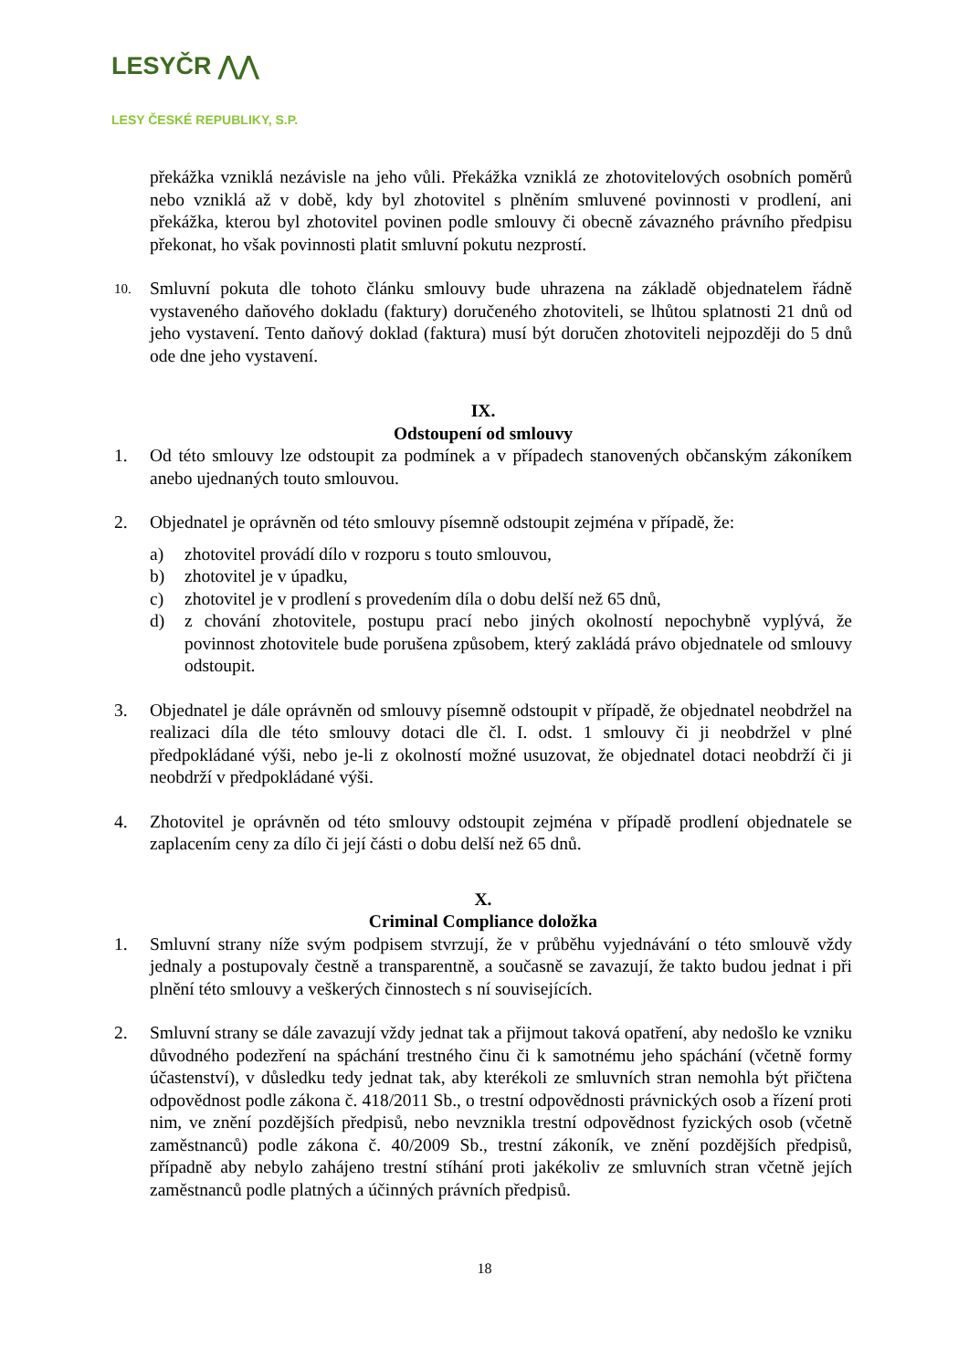LESYČR ⋀⋀
LESY ČESKÉ REPUBLIKY, S.P.
překážka vzniklá nezávisle na jeho vůli. Překážka vzniklá ze zhotovitelových osobních poměrů nebo vzniklá až v době, kdy byl zhotovitel s plněním smluvené povinnosti v prodlení, ani překážka, kterou byl zhotovitel povinen podle smlouvy či obecně závazného právního předpisu překonat, ho však povinnosti platit smluvní pokutu nezprostí.
10.
Smluvní pokuta dle tohoto článku smlouvy bude uhrazena na základě objednatelem řádně vystaveného daňového dokladu (faktury) doručeného zhotoviteli, se lhůtou splatnosti 21 dnů od jeho vystavení. Tento daňový doklad (faktura) musí být doručen zhotoviteli nejpozději do 5 dnů ode dne jeho vystavení.
IX.
Odstoupení od smlouvy
1. Od této smlouvy lze odstoupit za podmínek a v případech stanovených občanským zákoníkem anebo ujednaných touto smlouvou.
2. Objednatel je oprávněn od této smlouvy písemně odstoupit zejména v případě, že:
a) zhotovitel provádí dílo v rozporu s touto smlouvou,
b) zhotovitel je v úpadku,
c) zhotovitel je v prodlení s provedením díla o dobu delší než 65 dnů,
d) z chování zhotovitele, postupu prací nebo jiných okolností nepochybně vyplývá, že povinnost zhotovitele bude porušena způsobem, který zakládá právo objednatele od smlouvy odstoupit.
3. Objednatel je dále oprávněn od smlouvy písemně odstoupit v případě, že objednatel neobdržel na realizaci díla dle této smlouvy dotaci dle čl. I. odst. 1 smlouvy či ji neobdržel v plné předpokládané výši, nebo je-li z okolností možné usuzovat, že objednatel dotaci neobdrží či ji neobdrží v předpokládané výši.
4. Zhotovitel je oprávněn od této smlouvy odstoupit zejména v případě prodlení objednatele se zaplacením ceny za dílo či její části o dobu delší než 65 dnů.
X.
Criminal Compliance doložka
1. Smluvní strany níže svým podpisem stvrzují, že v průběhu vyjednávání o této smlouvě vždy jednaly a postupovaly čestně a transparentně, a současně se zavazují, že takto budou jednat i při plnění této smlouvy a veškerých činnostech s ní souvisejících.
2. Smluvní strany se dále zavazují vždy jednat tak a přijmout taková opatření, aby nedošlo ke vzniku důvodného podezření na spáchání trestného činu či k samotnému jeho spáchání (včetně formy účastenství), v důsledku tedy jednat tak, aby kterékoli ze smluvních stran nemohla být přičtena odpovědnost podle zákona č. 418/2011 Sb., o trestní odpovědnosti právnických osob a řízení proti nim, ve znění pozdějších předpisů, nebo nevznikla trestní odpovědnost fyzických osob (včetně zaměstnanců) podle zákona č. 40/2009 Sb., trestní zákoník, ve znění pozdějších předpisů, případně aby nebylo zahájeno trestní stíhání proti jakékoliv ze smluvních stran včetně jejích zaměstnanců podle platných a účinných právních předpisů.
18